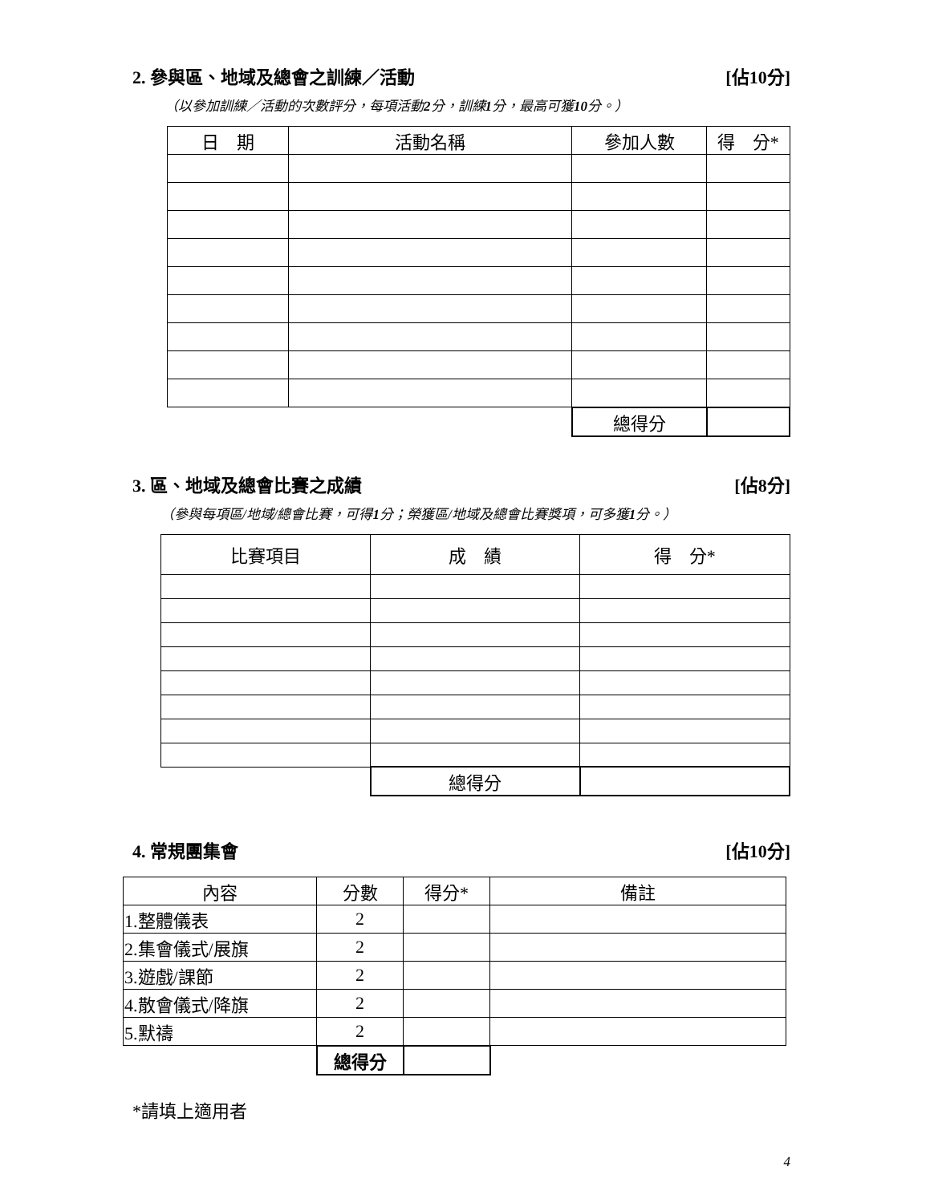2. 參與區、地域及總會之訓練／活動 [佔10分]
（以參加訓練／活動的次數評分，每項活動2分，訓練1分，最高可獲10分。）
| 日 期 | 活動名稱 | 參加人數 | 得 分* |
| --- | --- | --- | --- |
| | | 總得分 | |
3. 區、地域及總會比賽之成績 [佔8分]
（參與每項區/地域/總會比賽，可得1分；榮獲區/地域及總會比賽獎項，可多獲1分。）
| 比賽項目 | 成 績 | 得 分* |
| --- | --- | --- |
| | 總得分 | |
4. 常規團集會 [佔10分]
| 內容 | 分數 | 得分* | 備註 |
| 1.整體儀表 | 2 | | |
| 2.集會儀式/展旗 | 2 | | |
| 3.遊戲/課節 | 2 | | |
| 4.散會儀式/降旗 | 2 | | |
| 5.默禱 | 2 | | |
| | 總得分 | | |
*請填上適用者
4